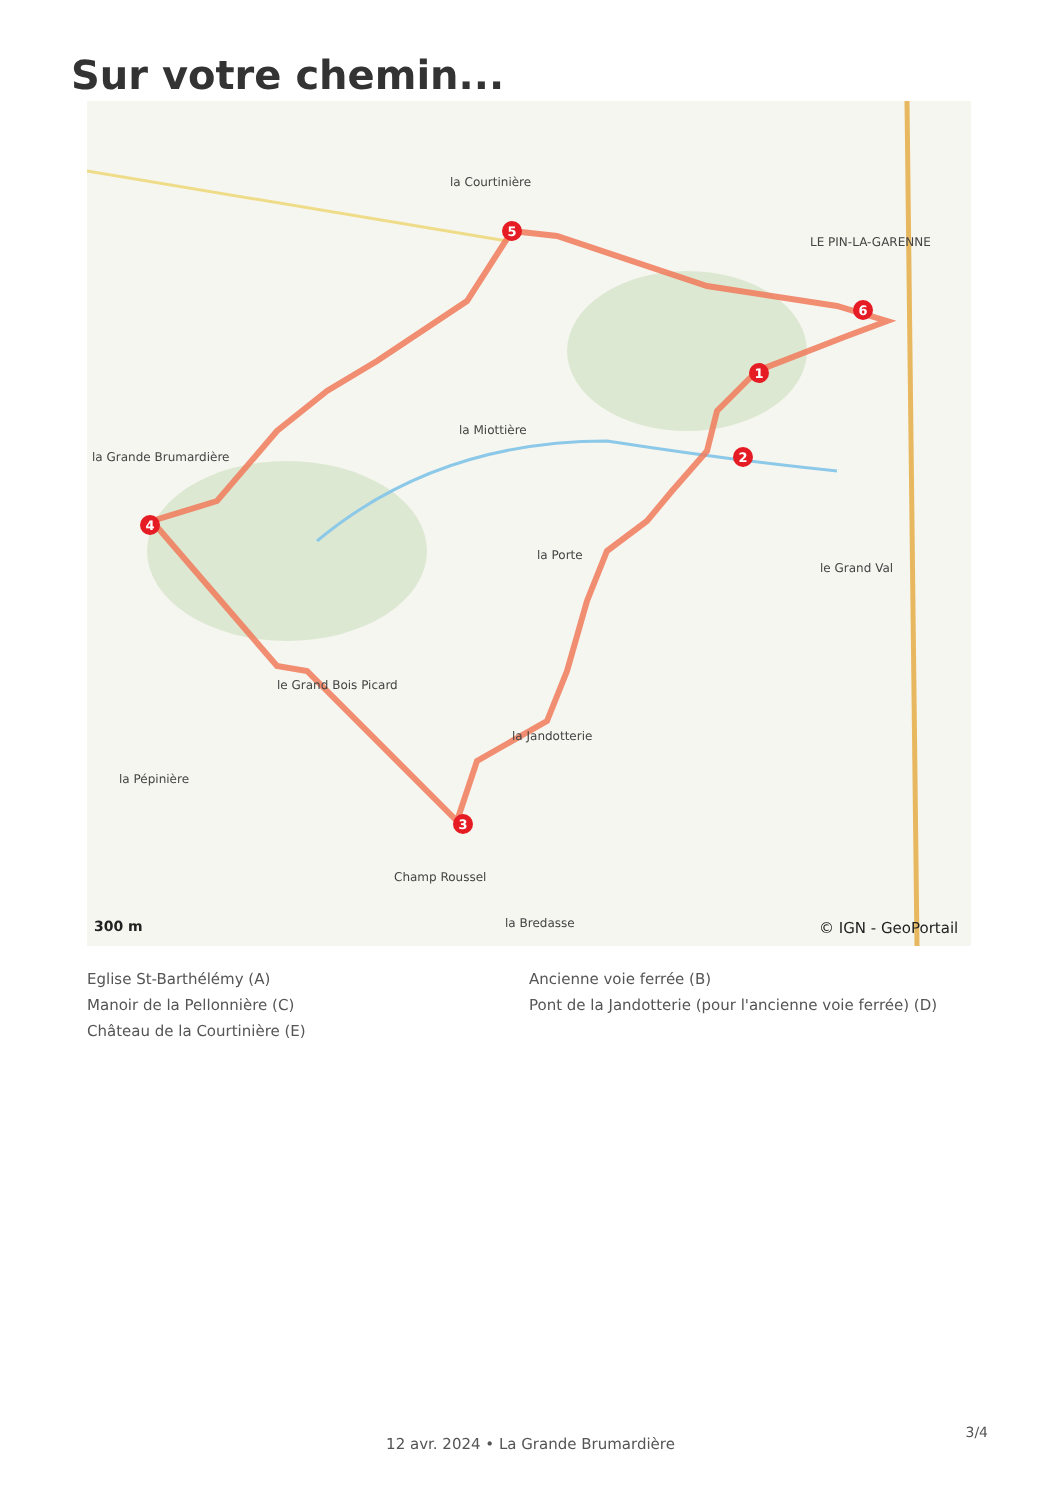Sur votre chemin...
1
2
3
4
5
6
la Courtinière
LE PIN-LA-GARENNE
la Miottière
la Grande Brumardière
la Porte
le Grand Val
le Grand Bois Picard
la Jandotterie
Champ Roussel
la Bredasse
la Pépinière
300 m
© IGN - GeoPortail
Eglise St-Barthélémy (A)
Ancienne voie ferrée (B)
Manoir de la Pellonnière (C)
Pont de la Jandotterie (pour l'ancienne voie ferrée) (D)
Château de la Courtinière (E)
3/4
12 avr. 2024 • La Grande Brumardière